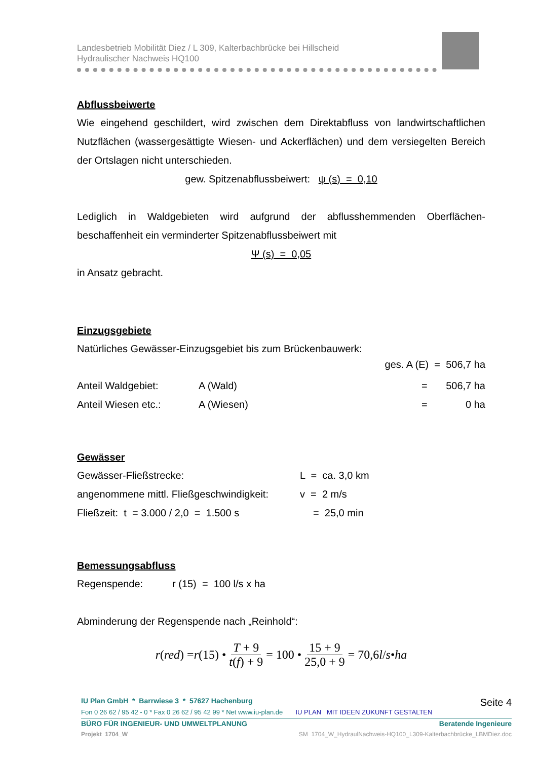Landesbetrieb Mobilität Diez / L 309, Kalterbachbrücke bei Hillscheid
Hydraulischer Nachweis HQ100
Abflussbeiwerte
Wie eingehend geschildert, wird zwischen dem Direktabfluss von landwirtschaftlichen Nutzflächen (wassergesättigte Wiesen- und Ackerflächen) und dem versiegelten Bereich der Ortslagen nicht unterschieden.
gew. Spitzenabflussbeiwert: ψ (s) = 0,10
Lediglich in Waldgebieten wird aufgrund der abflusshemmenden Oberflächen-beschaffenheit ein verminderter Spitzenabflussbeiwert mit
Ψ (s) = 0,05
in Ansatz gebracht.
Einzugsgebiete
Natürliches Gewässer-Einzugsgebiet bis zum Brückenbauwerk:
ges. A (E) = 506,7 ha
Anteil Waldgebiet: A (Wald) = 506,7 ha
Anteil Wiesen etc.: A (Wiesen) = 0 ha
Gewässer
Gewässer-Fließstrecke: L = ca. 3,0 km
angenommene mittl. Fließgeschwindigkeit: v = 2 m/s
Fließzeit: t = 3.000 / 2,0 = 1.500 s = 25,0 min
Bemessungsabfluss
Regenspende: r (15) = 100 l/s x ha
Abminderung der Regenspende nach „Reinhold“:
r (red) = r (15) • T + 9 t(f) + 9 = 100 • 15 + 9 25,0 + 9 = 70,6 l / s • ha
IU Plan GmbH * Barrwiese 3 * 57627 Hachenburg Seite 4
Fon 0 26 62 / 95 42 - 0 * Fax 0 26 62 / 95 42 99 * Net www.iu-plan.de IU PLAN MIT IDEEN ZUKUNFT GESTALTEN
BÜRO FÜR INGENIEUR- UND UMWELTPLANUNG Beratende Ingenieure
Projekt 1704_W SM 1704_W_HydraulNachweis-HQ100_L309-Kalterbachbrücke_LBMDiez.doc